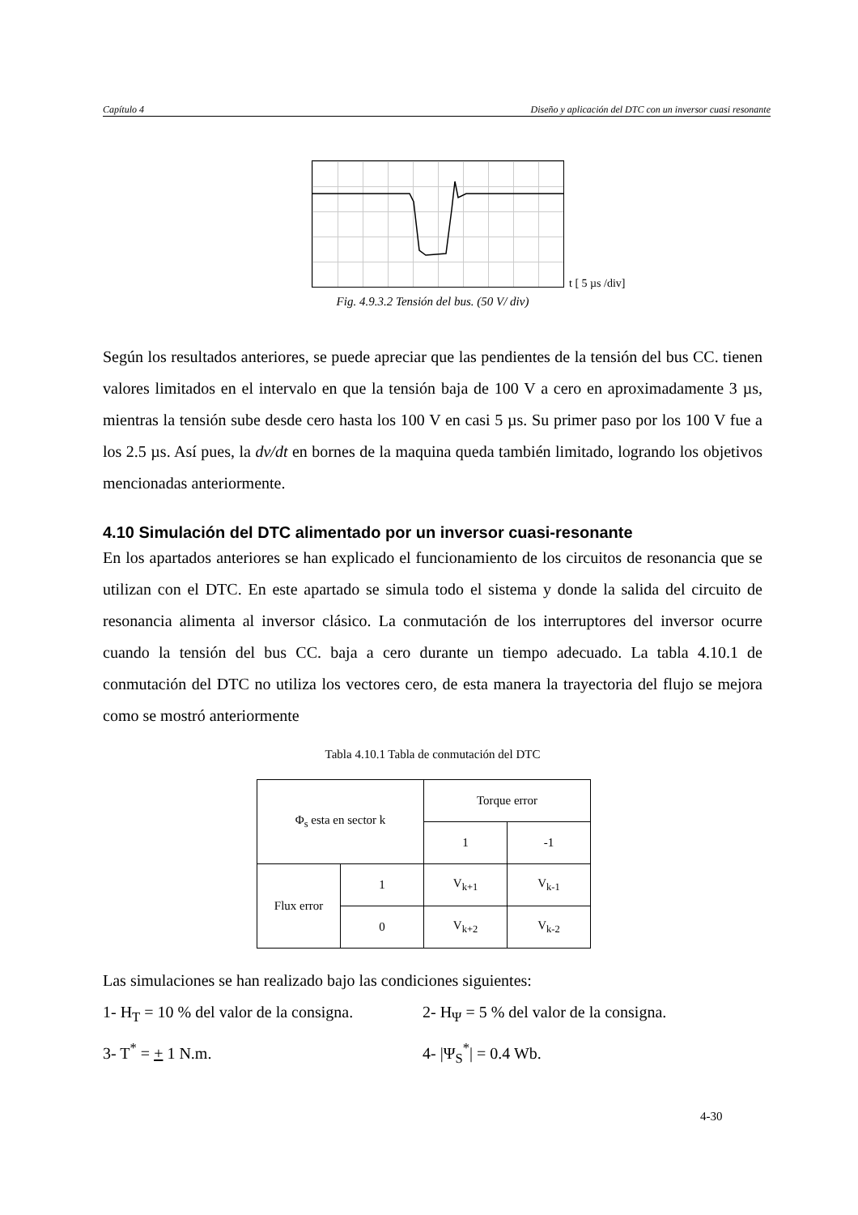Capítulo 4 Diseño y aplicación del DTC con un inversor cuasi resonante
t [ 5 µs /div]
Fig. 4.9.3.2 Tensión del bus. (50 V/ div)
Según los resultados anteriores, se puede apreciar que las pendientes de la tensión del bus CC. tienen valores limitados en el intervalo en que la tensión baja de 100 V a cero en aproximadamente 3 µs, mientras la tensión sube desde cero hasta los 100 V en casi 5 µs. Su primer paso por los 100 V fue a los 2.5 µs. Así pues, la dv/dt en bornes de la maquina queda también limitado, logrando los objetivos mencionadas anteriormente.
4.10 Simulación del DTC alimentado por un inversor cuasi-resonante
En los apartados anteriores se han explicado el funcionamiento de los circuitos de resonancia que se utilizan con el DTC. En este apartado se simula todo el sistema y donde la salida del circuito de resonancia alimenta al inversor clásico. La conmutación de los interruptores del inversor ocurre cuando la tensión del bus CC. baja a cero durante un tiempo adecuado. La tabla 4.10.1 de conmutación del DTC no utiliza los vectores cero, de esta manera la trayectoria del flujo se mejora como se mostró anteriormente
Tabla 4.10.1 Tabla de conmutación del DTC
| Φ<sub>s</sub> esta en sector k | | Torque error | |
| | | 1 | -1 |
| Flux error | 1 | V<sub>k+1</sub> | V<sub>k-1</sub> |
| | 0 | V<sub>k+2</sub> | V<sub>k-2</sub> |
Las simulaciones se han realizado bajo las condiciones siguientes:
1- H<sub>T</sub> = 10 % del valor de la consigna. 2- H<sub>Ψ</sub> = 5 % del valor de la consigna.
3- T<sup>*</sup> = + 1 N.m. 4- |Ψ<sub>S</sub><sup>*</sup>| = 0.4 Wb.
4-30